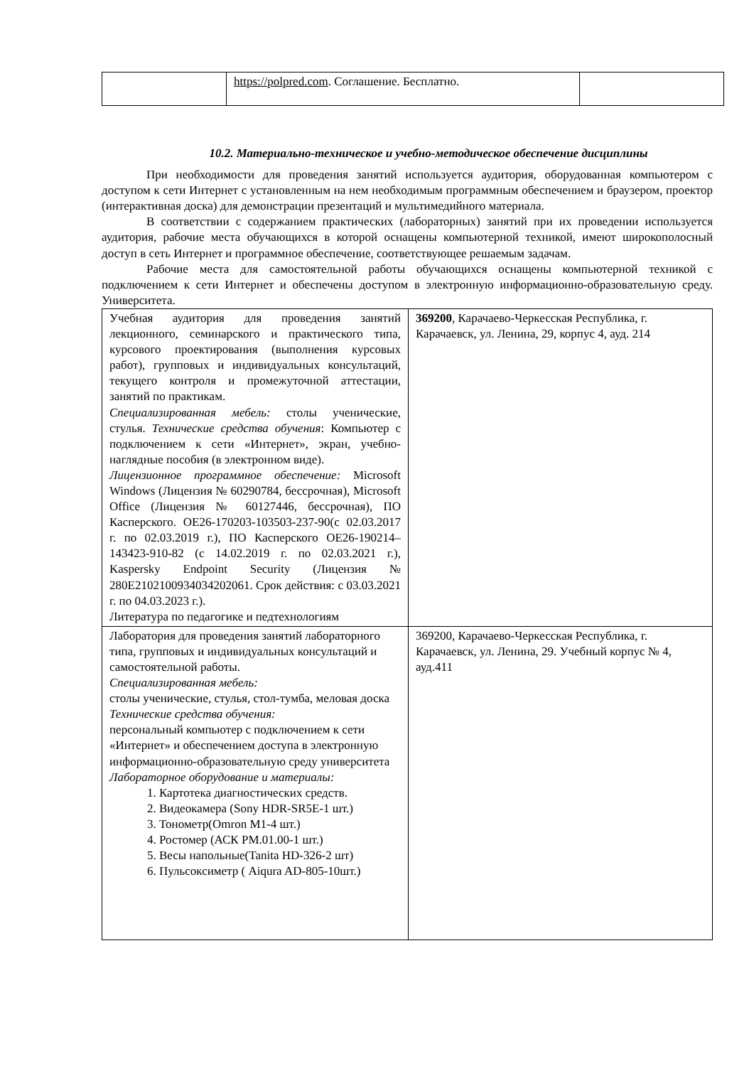| | https://polpred.com . Соглашение. Бесплатно. | |
10.2. Материально-техническое и учебно-методическое обеспечение дисциплины
При необходимости для проведения занятий используется аудитория, оборудованная компьютером с доступом к сети Интернет с установленным на нем необходимым программным обеспечением и браузером, проектор (интерактивная доска) для демонстрации презентаций и мультимедийного материала.
В соответствии с содержанием практических (лабораторных) занятий при их проведении используется аудитория, рабочие места обучающихся в которой оснащены компьютерной техникой, имеют широкополосный доступ в сеть Интернет и программное обеспечение, соответствующее решаемым задачам.
Рабочие места для самостоятельной работы обучающихся оснащены компьютерной техникой с подключением к сети Интернет и обеспечены доступом в электронную информационно-образовательную среду. Университета.
| Учебная аудитория для проведения занятий лекционного, семинарского и практического типа, курсового проектирования (выполнения курсовых работ), групповых и индивидуальных консультаций, текущего контроля и промежуточной аттестации, занятий по практикам. Специализированная мебель: столы ученические, стулья. Технические средства обучения : Компьютер с подключением к сети «Интернет», экран, учебно-наглядные пособия (в электронном виде). Лицензионное программное обеспечение: Microsoft Windows (Лицензия № 60290784, бессрочная), Microsoft Office (Лицензия № 60127446, бессрочная), ПО Касперского. ОЕ26-170203-103503-237-90(с 02.03.2017 г. по 02.03.2019 г.), ПО Касперского ОЕ26-190214–143423-910-82 (с 14.02.2019 г. по 02.03.2021 г.), Kaspersky Endpoint Security (Лицензия № 280E2102100934034202061. Срок действия: с 03.03.2021 г. по 04.03.2023 г.). Литература по педагогике и педтехнологиям | 369200 , Карачаево-Черкесская Республика, г. Карачаевск, ул. Ленина, 29, корпус 4, ауд. 214 |
| Лаборатория для проведения занятий лабораторного типа, групповых и индивидуальных консультаций и самостоятельной работы. Специализированная мебель: столы ученические, стулья, стол-тумба, меловая доска Технические средства обучения: персональный компьютер с подключением к сети «Интернет» и обеспечением доступа в электронную информационно-образовательную среду университета Лабораторное оборудование и материалы: 1. Картотека диагностических средств. 2. Видеокамера (Sony HDR-SR5E-1 шт.) 3. Тонометр(Omron M1-4 шт.) 4. Ростомер (АСК РМ.01.00-1 шт.) 5. Весы напольные(Tanita HD-326-2 шт) 6. Пульсоксиметр ( Aiqura AD-805-10шт.) | 369200, Карачаево-Черкесская Республика, г. Карачаевск, ул. Ленина, 29. Учебный корпус № 4, ауд.411 |